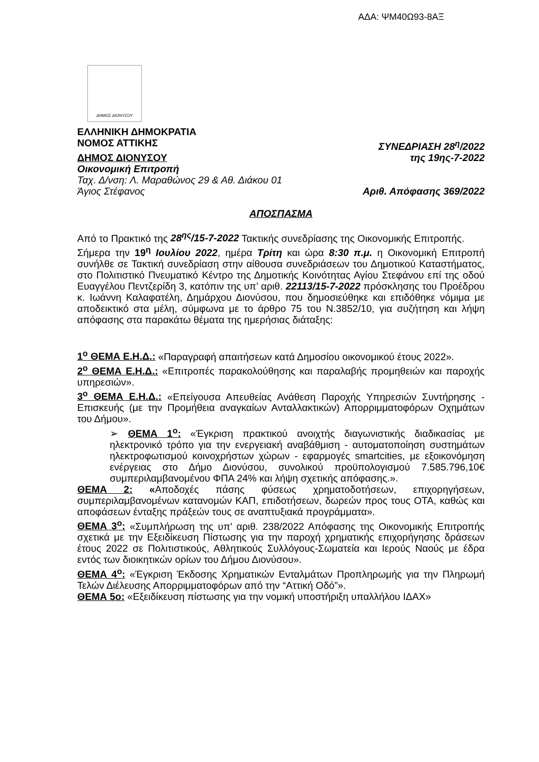ΑΔΑ: ΨΜ40Ω93-8ΑΞ
ΔΗΜΟΣ ΔΙΟΝΥΣΟΥ
ΕΛΛΗΝΙΚΗ ΔΗΜΟΚΡΑΤΙΑ
ΝΟΜΟΣ ΑΤΤΙΚΗΣ ΣΥΝΕΔΡΙΑΣΗ 28<sup>η</sup>/2022
ΔΗΜΟΣ ΔΙΟΝΥΣΟΥ της 19ης-7-2022
Οικονομική Επιτροπή
Ταχ. Δ/νση: Λ. Μαραθώνος 29 & Αθ. Διάκου 01
Άγιος Στέφανος Αριθ. Απόφασης 369/2022
ΑΠΟΣΠΑΣΜΑ
Από το Πρακτικό της 28<sup>ης</sup>/15-7-2022 Τακτικής συνεδρίασης της Οικονομικής Επιτροπής.
Σήμερα την 19<sup>η</sup> Ιουλίου 2022, ημέρα Τρίτη και ώρα 8:30 π.μ. η Οικονομική Επιτροπή συνήλθε σε Τακτική συνεδρίαση στην αίθουσα συνεδριάσεων του Δημοτικού Καταστήματος, στο Πολιτιστικό Πνευματικό Κέντρο της Δημοτικής Κοινότητας Αγίου Στεφάνου επί της οδού Ευαγγέλου Πεντζερίδη 3, κατόπιν της υπ’ αριθ. 22113/15-7-2022 πρόσκλησης του Προέδρου κ. Ιωάννη Καλαφατέλη, Δημάρχου Διονύσου, που δημοσιεύθηκε και επιδόθηκε νόμιμα με αποδεικτικό στα μέλη, σύμφωνα με το άρθρο 75 του Ν.3852/10, για συζήτηση και λήψη απόφασης στα παρακάτω θέματα της ημερήσιας διάταξης:
1<sup>ο</sup> ΘΕΜΑ Ε.Η.Δ.: «Παραγραφή απαιτήσεων κατά Δημοσίου οικονομικού έτους 2022».
2<sup>ο</sup> ΘΕΜΑ Ε.Η.Δ.: «Επιτροπές παρακολούθησης και παραλαβής προμηθειών και παροχής υπηρεσιών».
3<sup>ο</sup> ΘΕΜΑ Ε.Η.Δ.: «Επείγουσα Απευθείας Ανάθεση Παροχής Υπηρεσιών Συντήρησης - Επισκευής (με την Προμήθεια αναγκαίων Ανταλλακτικών) Απορριμματοφόρων Οχημάτων του Δήμου».
➢ ΘΕΜΑ 1<sup>ο</sup>: «Έγκριση πρακτικού ανοιχτής διαγωνιστικής διαδικασίας με ηλεκτρονικό τρόπο για την ενεργειακή αναβάθμιση - αυτοματοποίηση συστημάτων ηλεκτροφωτισμού κοινοχρήστων χώρων - εφαρμογές smartcities, με εξοικονόμηση ενέργειας στο Δήμο Διονύσου, συνολικού προϋπολογισμού 7.585.796,10€ συμπεριλαμβανομένου ΦΠΑ 24% και λήψη σχετικής απόφασης.».
ΘΕΜΑ 2: «Αποδοχές πάσης φύσεως χρηματοδοτήσεων, επιχορηγήσεων, συμπεριλαμβανομένων κατανομών ΚΑΠ, επιδοτήσεων, δωρεών προς τους ΟΤΑ, καθώς και αποφάσεων ένταξης πράξεών τους σε αναπτυξιακά προγράμματα».
ΘΕΜΑ 3<sup>ο</sup>: «Συμπλήρωση της υπ’ αριθ. 238/2022 Απόφασης της Οικονομικής Επιτροπής σχετικά με την Εξειδίκευση Πίστωσης για την παροχή χρηματικής επιχορήγησης δράσεων έτους 2022 σε Πολιτιστικούς, Αθλητικούς Συλλόγους-Σωματεία και Ιερούς Ναούς με έδρα εντός των διοικητικών ορίων του Δήμου Διονύσου».
ΘΕΜΑ 4<sup>ο</sup>: «Έγκριση Έκδοσης Χρηματικών Ενταλμάτων Προπληρωμής για την Πληρωμή Τελών Διέλευσης Απορριμματοφόρων από την “Αττική Οδό”».
ΘΕΜΑ 5ο: «Εξειδίκευση πίστωσης για την νομική υποστήριξη υπαλλήλου ΙΔΑΧ»